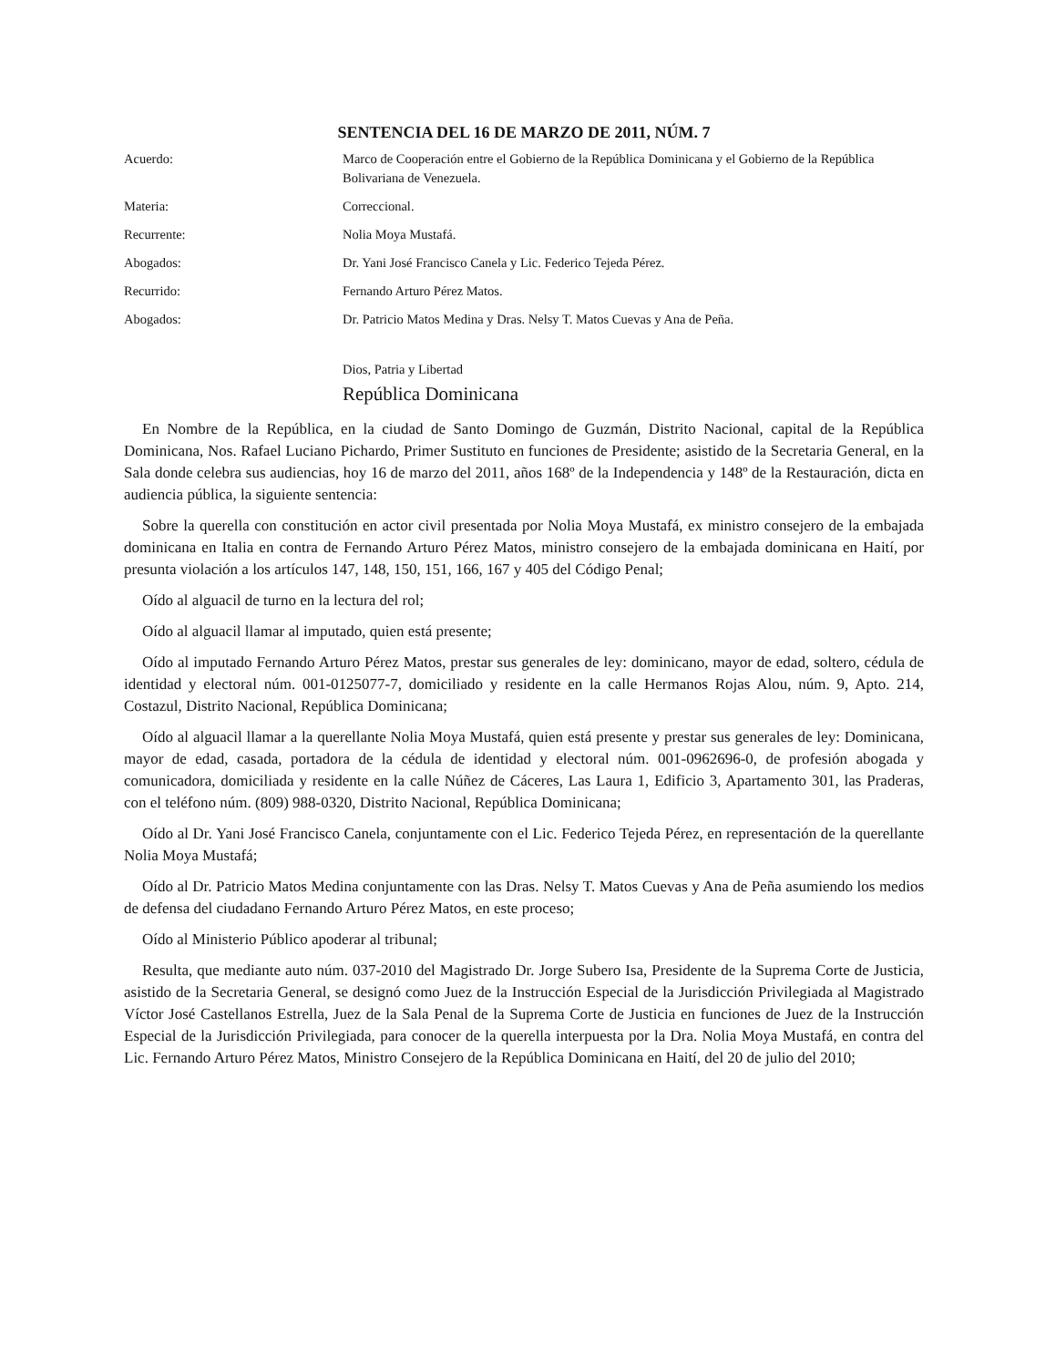SENTENCIA DEL 16 DE MARZO DE 2011, NÚM. 7
Acuerdo: Marco de Cooperación entre el Gobierno de la República Dominicana y el Gobierno de la República Bolivariana de Venezuela.
Materia: Correccional.
Recurrente: Nolia Moya Mustafá.
Abogados: Dr. Yani José Francisco Canela y Lic. Federico Tejeda Pérez.
Recurrido: Fernando Arturo Pérez Matos.
Abogados: Dr. Patricio Matos Medina y Dras. Nelsy T. Matos Cuevas y Ana de Peña.
Dios, Patria y Libertad
República Dominicana
En Nombre de la República, en la ciudad de Santo Domingo de Guzmán, Distrito Nacional, capital de la República Dominicana, Nos. Rafael Luciano Pichardo, Primer Sustituto en funciones de Presidente; asistido de la Secretaria General, en la Sala donde celebra sus audiencias, hoy 16 de marzo del 2011, años 168º de la Independencia y 148º de la Restauración, dicta en audiencia pública, la siguiente sentencia:
Sobre la querella con constitución en actor civil presentada por Nolia Moya Mustafá, ex ministro consejero de la embajada dominicana en Italia en contra de Fernando Arturo Pérez Matos, ministro consejero de la embajada dominicana en Haití, por presunta violación a los artículos 147, 148, 150, 151, 166, 167 y 405 del Código Penal;
Oído al alguacil de turno en la lectura del rol;
Oído al alguacil llamar al imputado, quien está presente;
Oído al imputado Fernando Arturo Pérez Matos, prestar sus generales de ley: dominicano, mayor de edad, soltero, cédula de identidad y electoral núm. 001-0125077-7, domiciliado y residente en la calle Hermanos Rojas Alou, núm. 9, Apto. 214, Costazul, Distrito Nacional, República Dominicana;
Oído al alguacil llamar a la querellante Nolia Moya Mustafá, quien está presente y prestar sus generales de ley: Dominicana, mayor de edad, casada, portadora de la cédula de identidad y electoral núm. 001-0962696-0, de profesión abogada y comunicadora, domiciliada y residente en la calle Núñez de Cáceres, Las Laura 1, Edificio 3, Apartamento 301, las Praderas, con el teléfono núm. (809) 988-0320, Distrito Nacional, República Dominicana;
Oído al Dr. Yani José Francisco Canela, conjuntamente con el Lic. Federico Tejeda Pérez, en representación de la querellante Nolia Moya Mustafá;
Oído al Dr. Patricio Matos Medina conjuntamente con las Dras. Nelsy T. Matos Cuevas y Ana de Peña asumiendo los medios de defensa del ciudadano Fernando Arturo Pérez Matos, en este proceso;
Oído al Ministerio Público apoderar al tribunal;
Resulta, que mediante auto núm. 037-2010 del Magistrado Dr. Jorge Subero Isa, Presidente de la Suprema Corte de Justicia, asistido de la Secretaria General, se designó como Juez de la Instrucción Especial de la Jurisdicción Privilegiada al Magistrado Víctor José Castellanos Estrella, Juez de la Sala Penal de la Suprema Corte de Justicia en funciones de Juez de la Instrucción Especial de la Jurisdicción Privilegiada, para conocer de la querella interpuesta por la Dra. Nolia Moya Mustafá, en contra del Lic. Fernando Arturo Pérez Matos, Ministro Consejero de la República Dominicana en Haití, del 20 de julio del 2010;